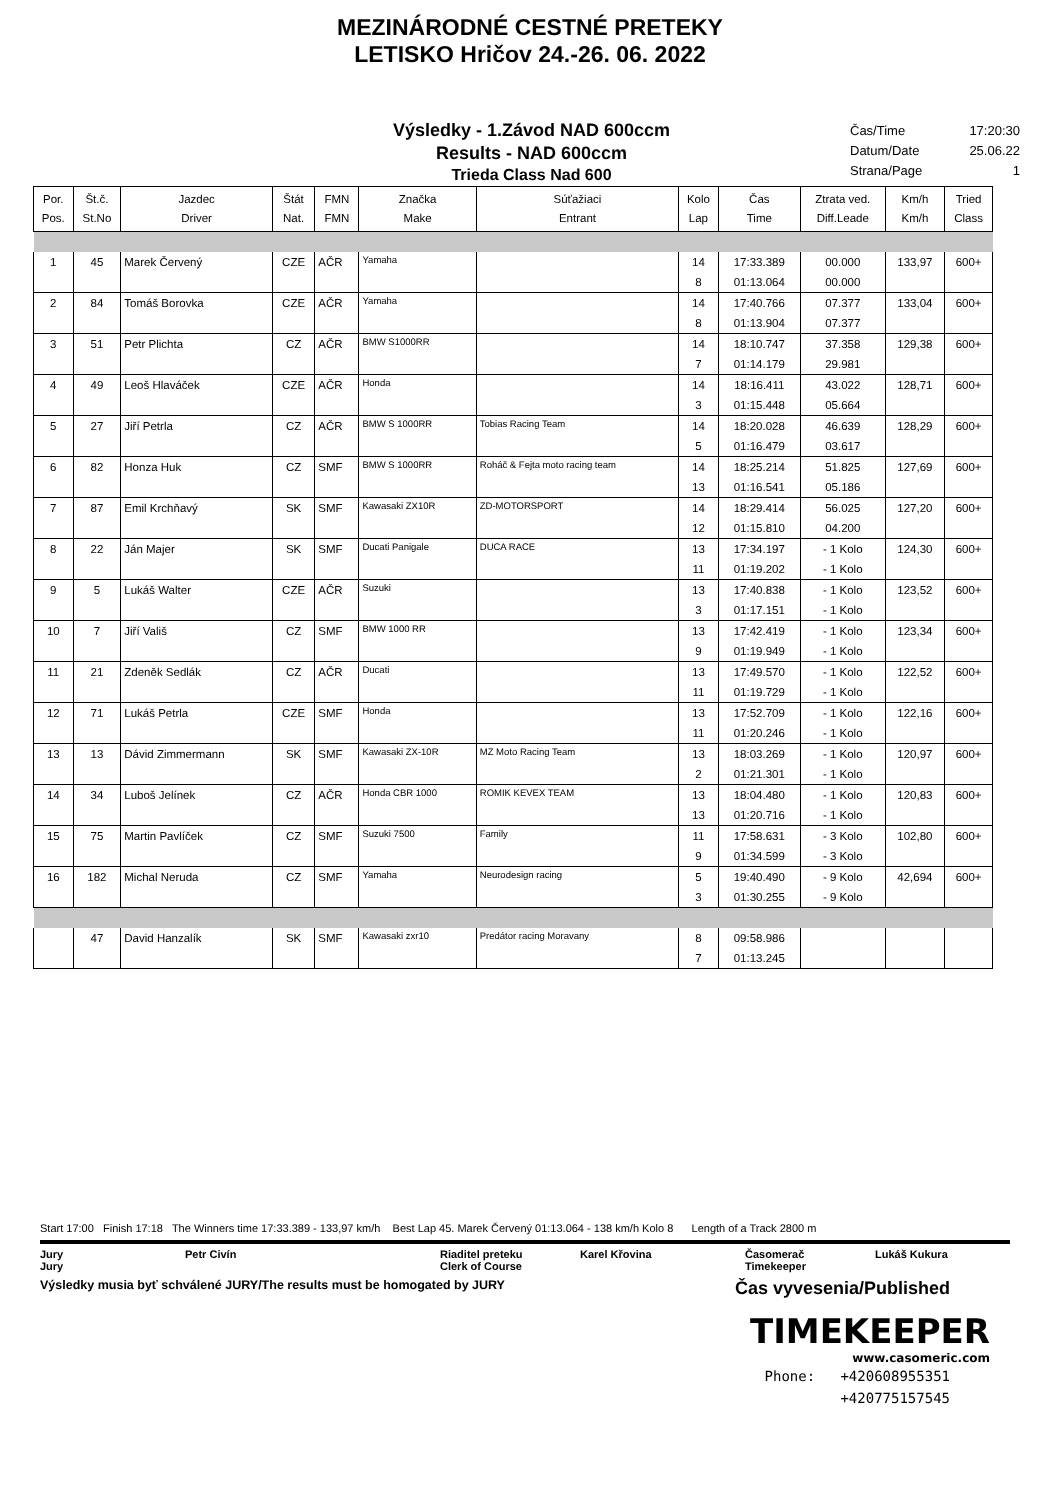MEZINÁRODNÉ CESTNÉ PRETEKY
LETISKO Hričov 24.-26. 06. 2022
Výsledky - 1.Závod NAD 600ccm
Results - NAD 600ccm
Trieda Class Nad 600
Čas/Time 17:20:30
Datum/Date 25.06.22
Strana/Page 1
| Por. Pos. | Št.č. St.No | Jazdec Driver | Štát Nat. | FMN FMN | Značka Make | Súťažiaci Entrant | Kolo Lap | Čas Time | Ztrata ved. Diff.Leade | Km/h Km/h | Tried Class |
| --- | --- | --- | --- | --- | --- | --- | --- | --- | --- | --- | --- |
| 1 | 45 | Marek Červený | CZE | AČR | Yamaha | | 14 | 17:33.389 | 00.000 | 133,97 | 600+ |
| | | | | | | | 8 | 01:13.064 | 00.000 | | |
| 2 | 84 | Tomáš Borovka | CZE | AČR | Yamaha | | 14 | 17:40.766 | 07.377 | 133,04 | 600+ |
| | | | | | | | 8 | 01:13.904 | 07.377 | | |
| 3 | 51 | Petr Plichta | CZ | AČR | BMW S1000RR | | 14 | 18:10.747 | 37.358 | 129,38 | 600+ |
| | | | | | | | 7 | 01:14.179 | 29.981 | | |
| 4 | 49 | Leoš Hlaváček | CZE | AČR | Honda | | 14 | 18:16.411 | 43.022 | 128,71 | 600+ |
| | | | | | | | 3 | 01:15.448 | 05.664 | | |
| 5 | 27 | Jiří Petrla | CZ | AČR | BMW S 1000RR | Tobias Racing Team | 14 | 18:20.028 | 46.639 | 128,29 | 600+ |
| | | | | | | | 5 | 01:16.479 | 03.617 | | |
| 6 | 82 | Honza Huk | CZ | SMF | BMW S 1000RR | Roháč & Fejta moto racing team | 14 | 18:25.214 | 51.825 | 127,69 | 600+ |
| | | | | | | | 13 | 01:16.541 | 05.186 | | |
| 7 | 87 | Emil Krchňavý | SK | SMF | Kawasaki ZX10R | ZD-MOTORSPORT | 14 | 18:29.414 | 56.025 | 127,20 | 600+ |
| | | | | | | | 12 | 01:15.810 | 04.200 | | |
| 8 | 22 | Ján Majer | SK | SMF | Ducati Panigale | DUCA RACE | 13 | 17:34.197 | - 1 Kolo | 124,30 | 600+ |
| | | | | | | | 11 | 01:19.202 | - 1 Kolo | | |
| 9 | 5 | Lukáš Walter | CZE | AČR | Suzuki | | 13 | 17:40.838 | - 1 Kolo | 123,52 | 600+ |
| | | | | | | | 3 | 01:17.151 | - 1 Kolo | | |
| 10 | 7 | Jiří Vališ | CZ | SMF | BMW 1000 RR | | 13 | 17:42.419 | - 1 Kolo | 123,34 | 600+ |
| | | | | | | | 9 | 01:19.949 | - 1 Kolo | | |
| 11 | 21 | Zdeněk Sedlák | CZ | AČR | Ducati | | 13 | 17:49.570 | - 1 Kolo | 122,52 | 600+ |
| | | | | | | | 11 | 01:19.729 | - 1 Kolo | | |
| 12 | 71 | Lukáš Petrla | CZE | SMF | Honda | | 13 | 17:52.709 | - 1 Kolo | 122,16 | 600+ |
| | | | | | | | 11 | 01:20.246 | - 1 Kolo | | |
| 13 | 13 | Dávid Zimmermann | SK | SMF | Kawasaki ZX-10R | MZ Moto Racing Team | 13 | 18:03.269 | - 1 Kolo | 120,97 | 600+ |
| | | | | | | | 2 | 01:21.301 | - 1 Kolo | | |
| 14 | 34 | Luboš Jelínek | CZ | AČR | Honda CBR 1000 | ROMIK KEVEX TEAM | 13 | 18:04.480 | - 1 Kolo | 120,83 | 600+ |
| | | | | | | | 13 | 01:20.716 | - 1 Kolo | | |
| 15 | 75 | Martin Pavlíček | CZ | SMF | Suzuki 7500 | Family | 11 | 17:58.631 | - 3 Kolo | 102,80 | 600+ |
| | | | | | | | 9 | 01:34.599 | - 3 Kolo | | |
| 16 | 182 | Michal Neruda | CZ | SMF | Yamaha | Neurodesign racing | 5 | 19:40.490 | - 9 Kolo | 42,694 | 600+ |
| | | | | | | | 3 | 01:30.255 | - 9 Kolo | | |
| | 47 | David Hanzalík | SK | SMF | Kawasaki zxr10 | Predátor racing Moravany | 8 | 09:58.986 | | | |
| | | | | | | | 7 | 01:13.245 | | | |
Start 17:00 Finish 17:18 The Winners time 17:33.389 - 133,97 km/h Best Lap 45. Marek Červený 01:13.064 - 138 km/h Kolo 8 Length of a Track 2800 m
Jury Petr Civín Riaditel preteku Karel Křovina Časomerač Lukáš Kukura Jury Clerk of Course Timekeeper
Výsledky musia byť schválené JURY/The results must be homogated by JURY Čas vyvesenia/Published
TIMEKEEPER
www.casomeric.com
Phone: +420608955351
+420775157545